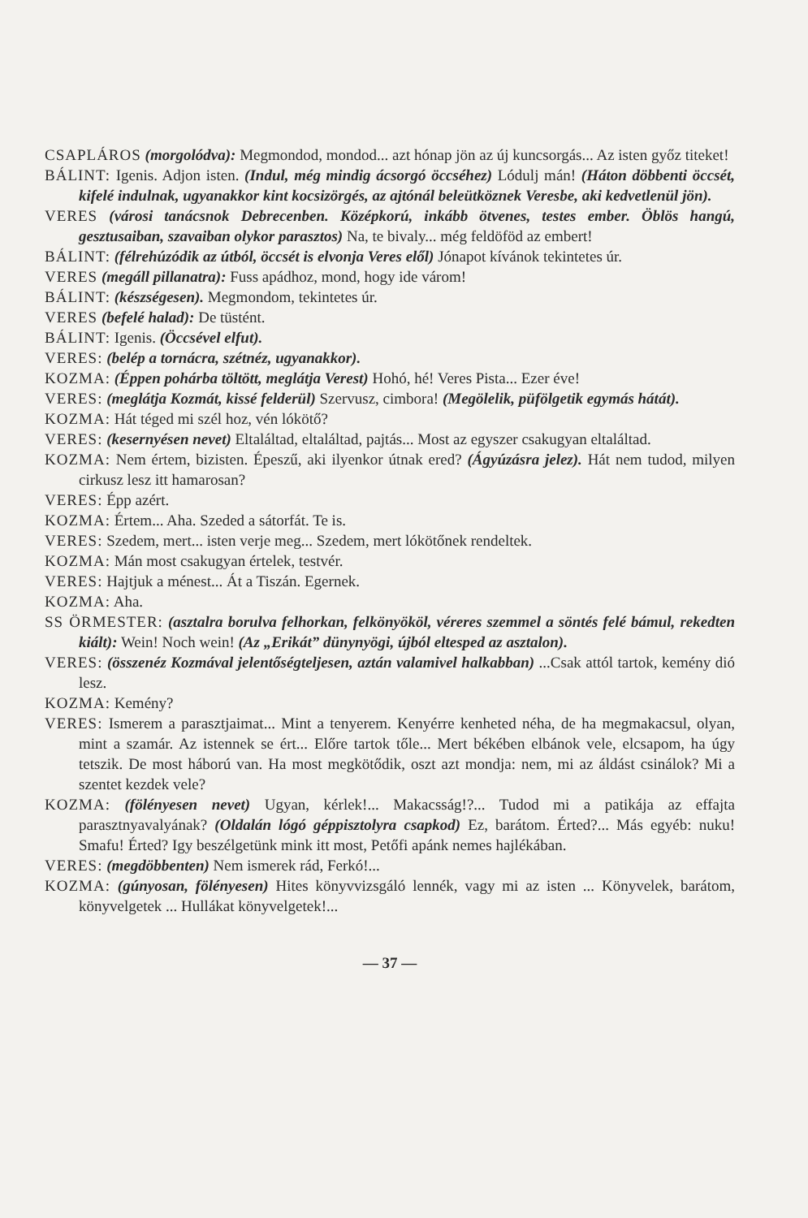CSAPLÁROS (morgolódva): Megmondod, mondod... azt hónap jön az új kuncsorgás... Az isten győz titeket!
BÁLINT: Igenis. Adjon isten. (Indul, még mindig ácsorgó öccséhez) Lódulj mán! (Háton döbbenti öccsét, kifelé indulnak, ugyanakkor kint kocsizörgés, az ajtónál beleütköznek Veresbe, aki kedvetlenül jön).
VERES (városi tanácsnok Debrecenben. Középkorú, inkább ötvenes, testes ember. Öblös hangú, gesztusaiban, szavaiban olykor parasztos) Na, te bivaly... még feldöföd az embert!
BÁLINT: (félrehúzódik az útból, öccsét is elvonja Veres elől) Jónapot kívánok tekintetes úr.
VERES (megáll pillanatra): Fuss apádhoz, mond, hogy ide várom!
BÁLINT: (készségesen). Megmondom, tekintetes úr.
VERES (befelé halad): De tüstént.
BÁLINT: Igenis. (Öccsével elfut).
VERES: (belép a tornácra, szétnéz, ugyanakkor).
KOZMA: (Éppen pohárba töltött, meglátja Verest) Hohó, hé! Veres Pista... Ezer éve!
VERES: (meglátja Kozmát, kissé felderül) Szervusz, cimbora! (Megölelik, püfölgetik egymás hátát).
KOZMA: Hát téged mi szél hoz, vén lókötő?
VERES: (kesernyésen nevet) Eltaláltad, eltaláltad, pajtás... Most az egyszer csakugyan eltaláltad.
KOZMA: Nem értem, bizisten. Épeszű, aki ilyenkor útnak ered? (Ágyúzásra jelez). Hát nem tudod, milyen cirkusz lesz itt hamarosan?
VERES: Épp azért.
KOZMA: Értem... Aha. Szeded a sátorfát. Te is.
VERES: Szedem, mert... isten verje meg... Szedem, mert lókötőnek rendeltek.
KOZMA: Mán most csakugyan értelek, testvér.
VERES: Hajtjuk a ménest... Át a Tiszán. Egernek.
KOZMA: Aha.
SS ÖRMESTER: (asztalra borulva felhorkan, felkönyököl, véreres szemmel a söntés felé bámul, rekedten kiált): Wein! Noch wein! (Az „Erikát” dünynyögi, újból eltesped az asztalon).
VERES: (összenéz Kozmával jelentőségteljesen, aztán valamivel halkabban) ...Csak attól tartok, kemény dió lesz.
KOZMA: Kemény?
VERES: Ismerem a parasztjaimat... Mint a tenyerem. Kenyérre kenheted néha, de ha megmakacsul, olyan, mint a szamár. Az istennek se ért... Előre tartok tőle... Mert békében elbánok vele, elcsapom, ha úgy tetszik. De most háború van. Ha most megkötődik, oszt azt mondja: nem, mi az áldást csinálok? Mi a szentet kezdek vele?
KOZMA: (fölényesen nevet) Ugyan, kérlek!... Makacsság!?... Tudod mi a patikája az effajta parasztnyavalyának? (Oldalán lógó géppisztolyra csapkod) Ez, barátom. Érted?... Más egyéb: nuku! Smafu! Érted? Igy beszélgetünk mink itt most, Petőfi apánk nemes hajlékában.
VERES: (megdöbbenten) Nem ismerek rád, Ferkó!...
KOZMA: (gúnyosan, fölényesen) Hites könyvvizsgáló lennék, vagy mi az isten ... Könyvelek, barátom, könyvelgetek ... Hullákat könyvelgetek!...
— 37 —